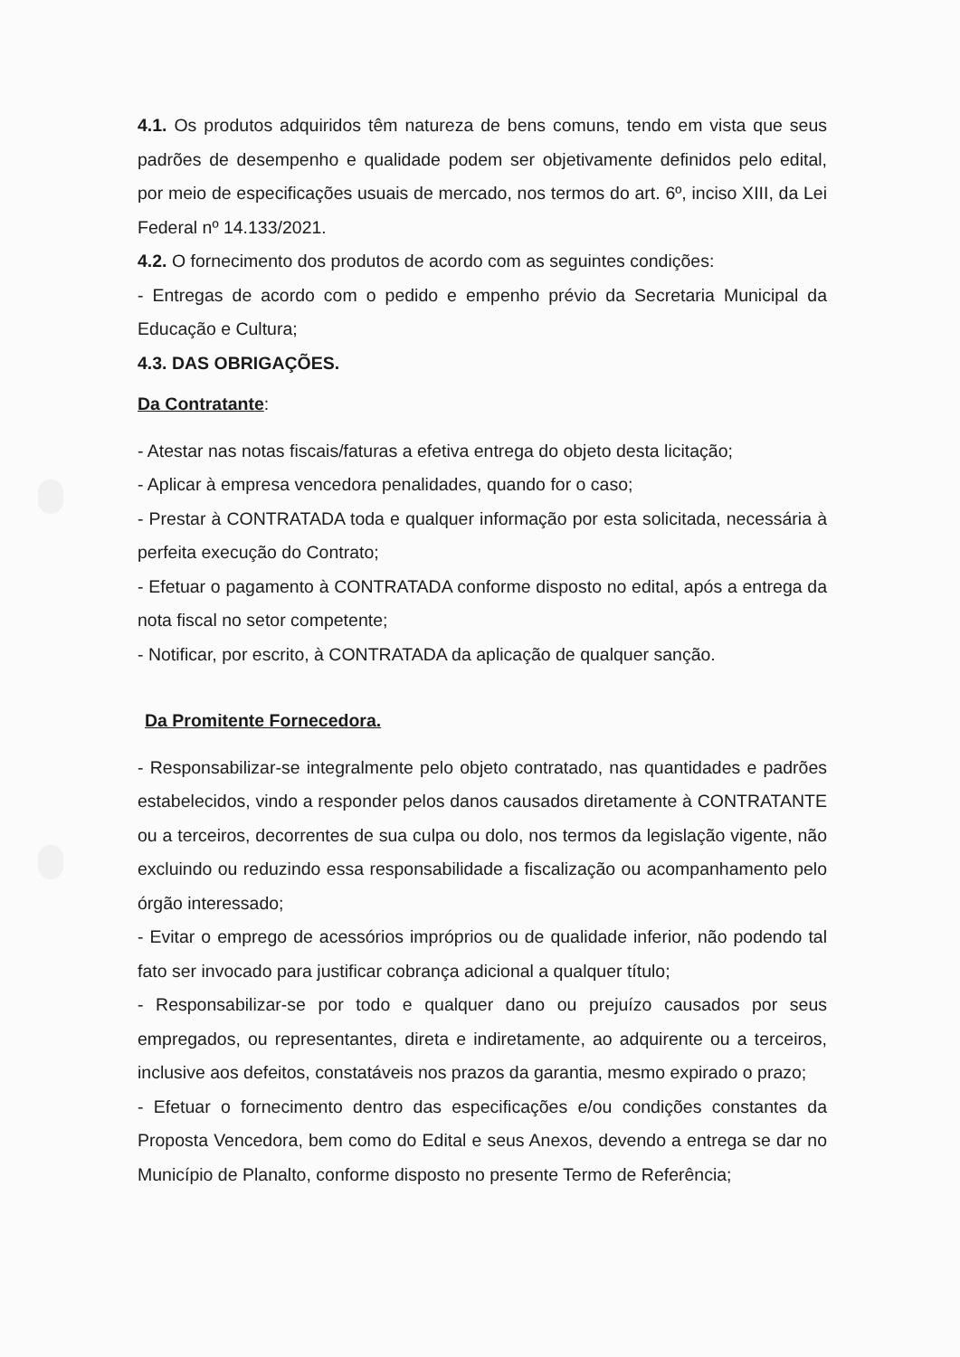4.1. Os produtos adquiridos têm natureza de bens comuns, tendo em vista que seus padrões de desempenho e qualidade podem ser objetivamente definidos pelo edital, por meio de especificações usuais de mercado, nos termos do art. 6º, inciso XIII, da Lei Federal nº 14.133/2021.
4.2. O fornecimento dos produtos de acordo com as seguintes condições:
- Entregas de acordo com o pedido e empenho prévio da Secretaria Municipal da Educação e Cultura;
4.3. DAS OBRIGAÇÕES.
Da Contratante:
- Atestar nas notas fiscais/faturas a efetiva entrega do objeto desta licitação;
- Aplicar à empresa vencedora penalidades, quando for o caso;
- Prestar à CONTRATADA toda e qualquer informação por esta solicitada, necessária à perfeita execução do Contrato;
- Efetuar o pagamento à CONTRATADA conforme disposto no edital, após a entrega da nota fiscal no setor competente;
- Notificar, por escrito, à CONTRATADA da aplicação de qualquer sanção.
Da Promitente Fornecedora.
- Responsabilizar-se integralmente pelo objeto contratado, nas quantidades e padrões estabelecidos, vindo a responder pelos danos causados diretamente à CONTRATANTE ou a terceiros, decorrentes de sua culpa ou dolo, nos termos da legislação vigente, não excluindo ou reduzindo essa responsabilidade a fiscalização ou acompanhamento pelo órgão interessado;
- Evitar o emprego de acessórios impróprios ou de qualidade inferior, não podendo tal fato ser invocado para justificar cobrança adicional a qualquer título;
- Responsabilizar-se por todo e qualquer dano ou prejuízo causados por seus empregados, ou representantes, direta e indiretamente, ao adquirente ou a terceiros, inclusive aos defeitos, constatáveis nos prazos da garantia, mesmo expirado o prazo;
- Efetuar o fornecimento dentro das especificações e/ou condições constantes da Proposta Vencedora, bem como do Edital e seus Anexos, devendo a entrega se dar no Município de Planalto, conforme disposto no presente Termo de Referência;